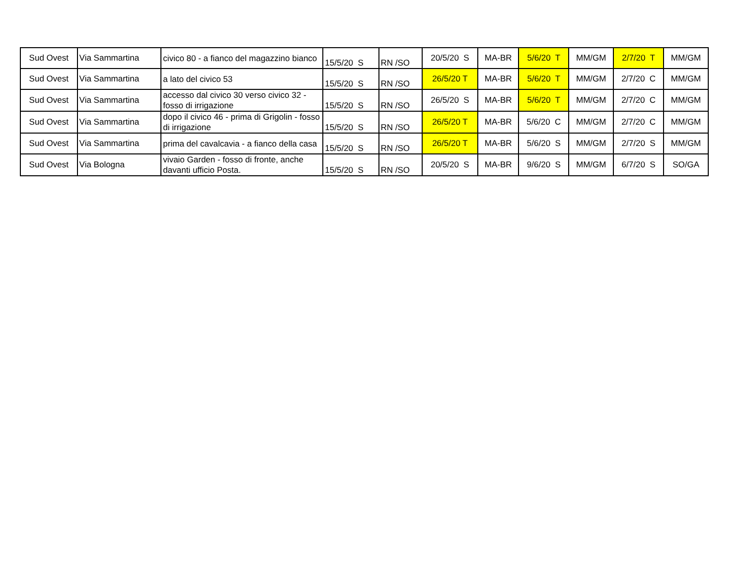| Sud Ovest | Via Sammartina | civico 80 - a fianco del magazzino bianco | 15/5/20 S | RN /SO | 20/5/20 S | MA-BR | 5/6/20 T | MM/GM | 2/7/20 T | MM/GM |
| Sud Ovest | Via Sammartina | a lato del civico 53 | 15/5/20 S | RN /SO | 26/5/20 T | MA-BR | 5/6/20 T | MM/GM | 2/7/20 C | MM/GM |
| Sud Ovest | Via Sammartina | accesso dal civico 30 verso civico 32 - fosso di irrigazione | 15/5/20 S | RN /SO | 26/5/20 S | MA-BR | 5/6/20 T | MM/GM | 2/7/20 C | MM/GM |
| Sud Ovest | Via Sammartina | dopo il civico 46 - prima di Grigolin - fosso di irrigazione | 15/5/20 S | RN /SO | 26/5/20 T | MA-BR | 5/6/20 C | MM/GM | 2/7/20 C | MM/GM |
| Sud Ovest | Via Sammartina | prima del cavalcavia - a fianco della casa | 15/5/20 S | RN /SO | 26/5/20 T | MA-BR | 5/6/20 S | MM/GM | 2/7/20 S | MM/GM |
| Sud Ovest | Via Bologna | vivaio Garden - fosso di fronte, anche davanti ufficio Posta. | 15/5/20 S | RN /SO | 20/5/20 S | MA-BR | 9/6/20 S | MM/GM | 6/7/20 S | SO/GA |